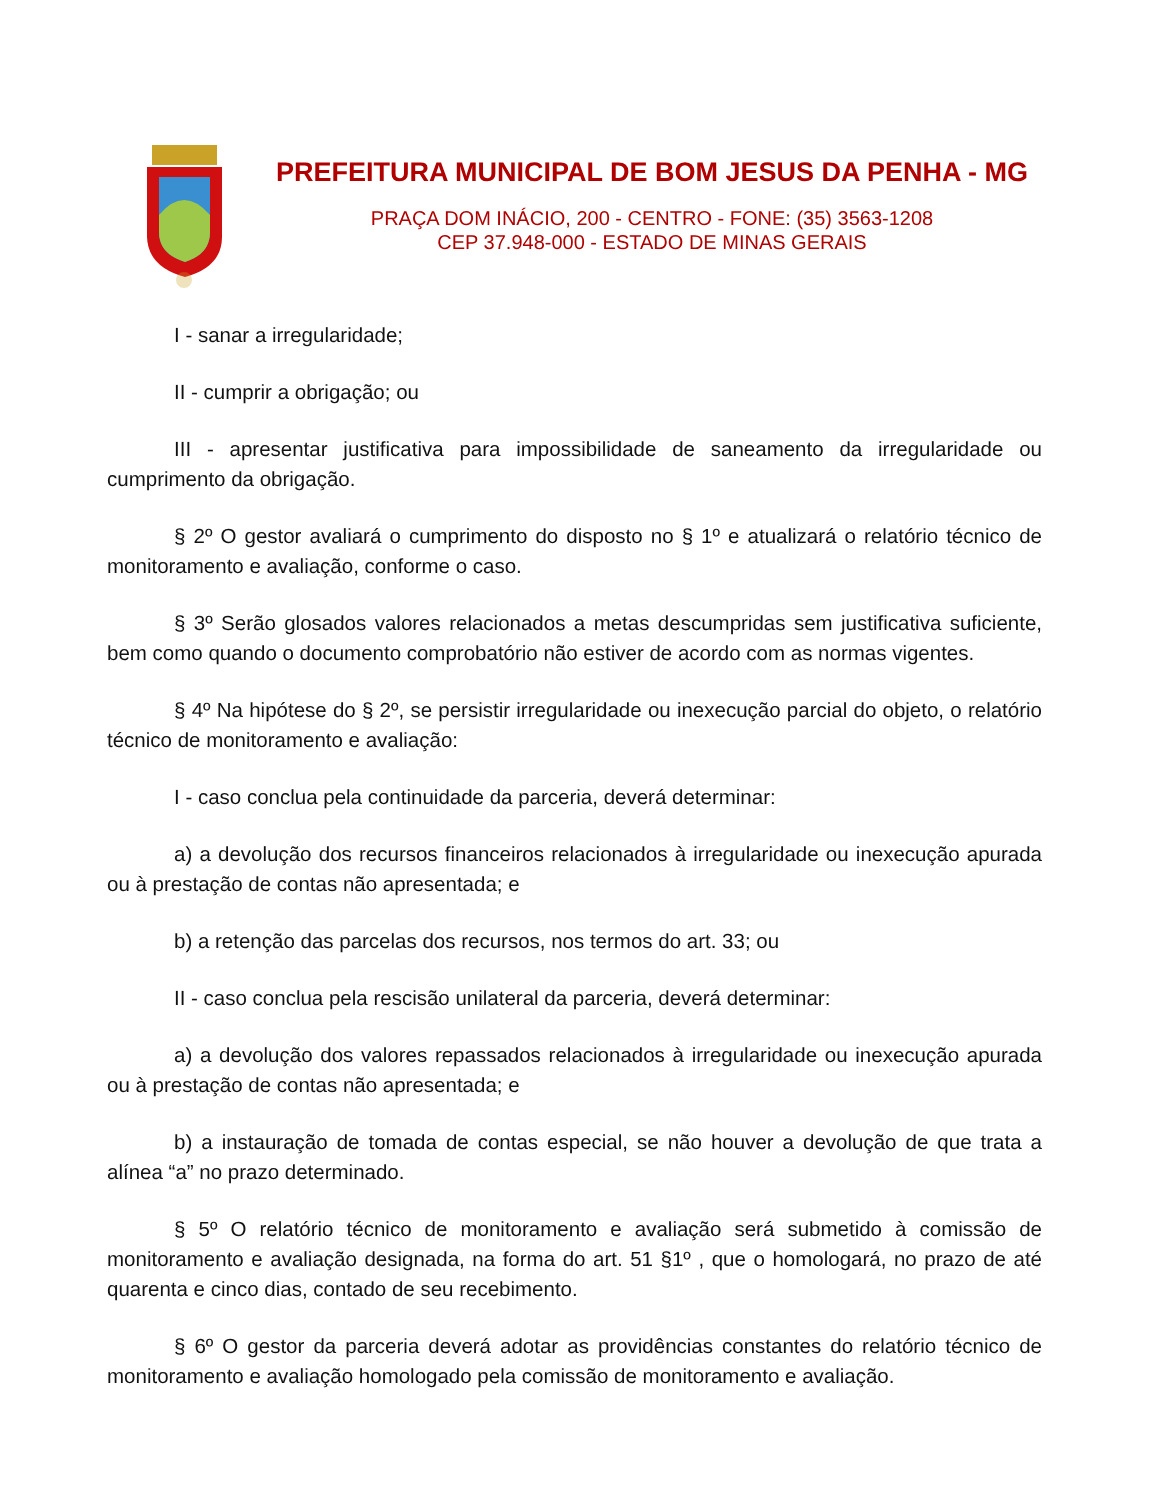PREFEITURA MUNICIPAL DE BOM JESUS DA PENHA - MG
PRAÇA DOM INÁCIO, 200 - CENTRO - FONE: (35) 3563-1208
CEP 37.948-000 - ESTADO DE MINAS GERAIS
I - sanar a irregularidade;
II - cumprir a obrigação; ou
III - apresentar justificativa para impossibilidade de saneamento da irregularidade ou cumprimento da obrigação.
§ 2º O gestor avaliará o cumprimento do disposto no § 1º e atualizará o relatório técnico de monitoramento e avaliação, conforme o caso.
§ 3º Serão glosados valores relacionados a metas descumpridas sem justificativa suficiente, bem como quando o documento comprobatório não estiver de acordo com as normas vigentes.
§ 4º Na hipótese do § 2º, se persistir irregularidade ou inexecução parcial do objeto, o relatório técnico de monitoramento e avaliação:
I - caso conclua pela continuidade da parceria, deverá determinar:
a) a devolução dos recursos financeiros relacionados à irregularidade ou inexecução apurada ou à prestação de contas não apresentada; e
b) a retenção das parcelas dos recursos, nos termos do art. 33; ou
II - caso conclua pela rescisão unilateral da parceria, deverá determinar:
a) a devolução dos valores repassados relacionados à irregularidade ou inexecução apurada ou à prestação de contas não apresentada; e
b) a instauração de tomada de contas especial, se não houver a devolução de que trata a alínea “a” no prazo determinado.
§ 5º O relatório técnico de monitoramento e avaliação será submetido à comissão de monitoramento e avaliação designada, na forma do art. 51 §1º , que o homologará, no prazo de até quarenta e cinco dias, contado de seu recebimento.
§ 6º O gestor da parceria deverá adotar as providências constantes do relatório técnico de monitoramento e avaliação homologado pela comissão de monitoramento e avaliação.